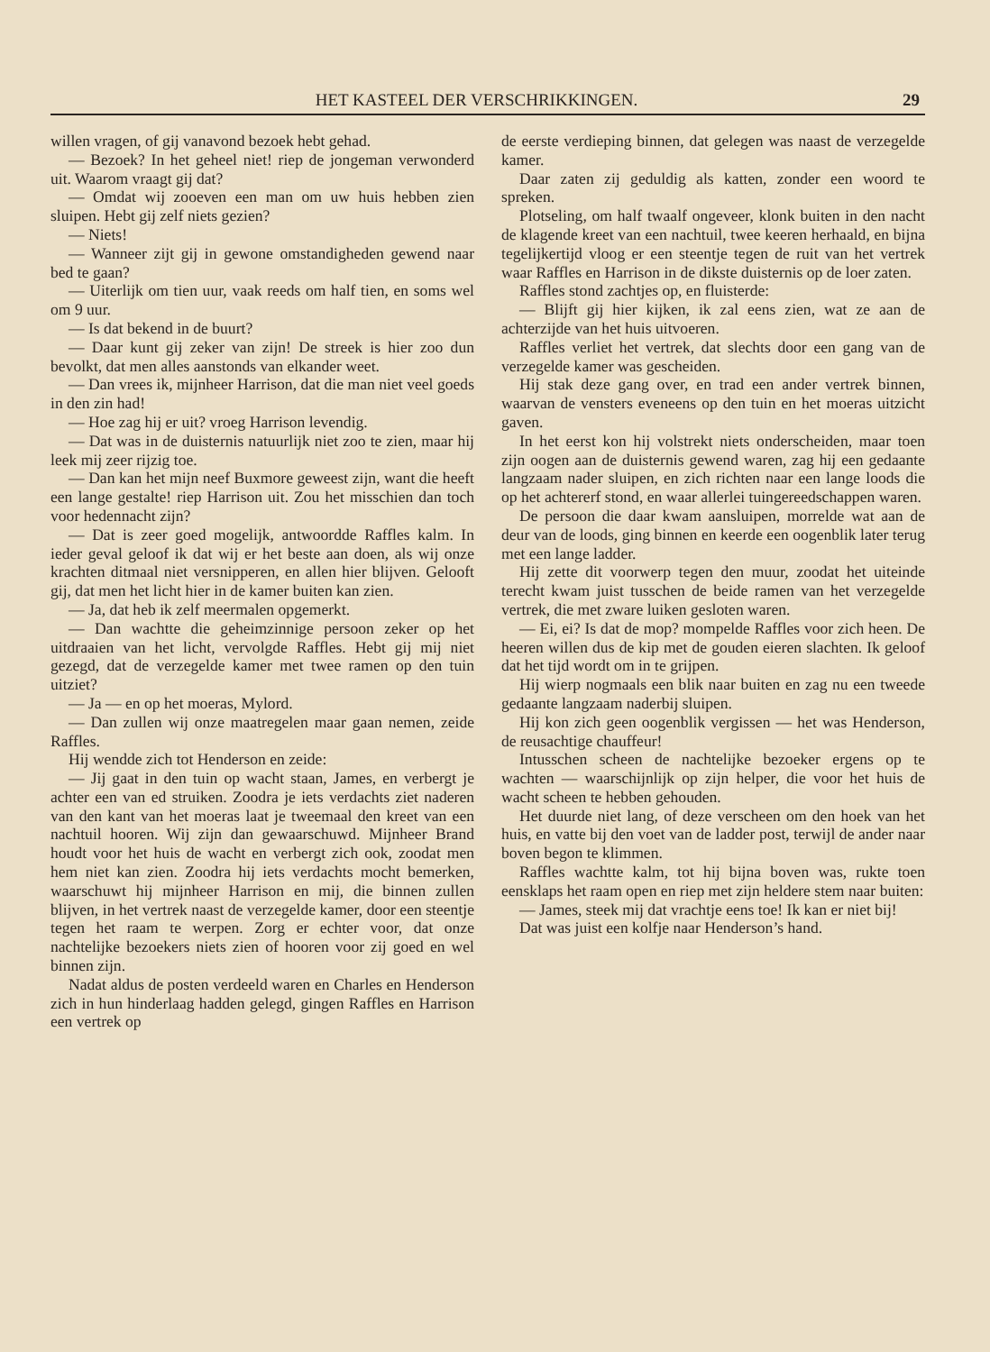HET KASTEEL DER VERSCHRIKKINGEN. 29
willen vragen, of gij vanavond bezoek hebt gehad.
— Bezoek? In het geheel niet! riep de jongeman verwonderd uit. Waarom vraagt gij dat?
— Omdat wij zooeven een man om uw huis hebben zien sluipen. Hebt gij zelf niets gezien?
— Niets!
— Wanneer zijt gij in gewone omstandigheden gewend naar bed te gaan?
— Uiterlijk om tien uur, vaak reeds om half tien, en soms wel om 9 uur.
— Is dat bekend in de buurt?
— Daar kunt gij zeker van zijn! De streek is hier zoo dun bevolkt, dat men alles aanstonds van elkander weet.
— Dan vrees ik, mijnheer Harrison, dat die man niet veel goeds in den zin had!
— Hoe zag hij er uit? vroeg Harrison levendig.
— Dat was in de duisternis natuurlijk niet zoo te zien, maar hij leek mij zeer rijzig toe.
— Dan kan het mijn neef Buxmore geweest zijn, want die heeft een lange gestalte! riep Harrison uit. Zou het misschien dan toch voor hedennacht zijn?
— Dat is zeer goed mogelijk, antwoordde Raffles kalm. In ieder geval geloof ik dat wij er het beste aan doen, als wij onze krachten ditmaal niet versnipperen, en allen hier blijven. Gelooft gij, dat men het licht hier in de kamer buiten kan zien.
— Ja, dat heb ik zelf meermalen opgemerkt.
— Dan wachtte die geheimzinnige persoon zeker op het uitdraaien van het licht, vervolgde Raffles. Hebt gij mij niet gezegd, dat de verzegelde kamer met twee ramen op den tuin uitziet?
— Ja — en op het moeras, Mylord.
— Dan zullen wij onze maatregelen maar gaan nemen, zeide Raffles.
Hij wendde zich tot Henderson en zeide:
— Jij gaat in den tuin op wacht staan, James, en verbergt je achter een van ed struiken. Zoodra je iets verdachts ziet naderen van den kant van het moeras laat je tweemaal den kreet van een nachtuil hooren. Wij zijn dan gewaarschuwd. Mijnheer Brand houdt voor het huis de wacht en verbergt zich ook, zoodat men hem niet kan zien. Zoodra hij iets verdachts mocht bemerken, waarschuwt hij mijnheer Harrison en mij, die binnen zullen blijven, in het vertrek naast de verzegelde kamer, door een steentje tegen het raam te werpen. Zorg er echter voor, dat onze nachtelijke bezoekers niets zien of hooren voor zij goed en wel binnen zijn.
Nadat aldus de posten verdeeld waren en Charles en Henderson zich in hun hinderlaag hadden gelegd, gingen Raffles en Harrison een vertrek op
de eerste verdieping binnen, dat gelegen was naast de verzegelde kamer.
Daar zaten zij geduldig als katten, zonder een woord te spreken.
Plotseling, om half twaalf ongeveer, klonk buiten in den nacht de klagende kreet van een nachtuil, twee keeren herhaald, en bijna tegelijkertijd vloog er een steentje tegen de ruit van het vertrek waar Raffles en Harrison in de dikste duisternis op de loer zaten.
Raffles stond zachtjes op, en fluisterde:
— Blijft gij hier kijken, ik zal eens zien, wat ze aan de achterzijde van het huis uitvoeren.
Raffles verliet het vertrek, dat slechts door een gang van de verzegelde kamer was gescheiden.
Hij stak deze gang over, en trad een ander vertrek binnen, waarvan de vensters eveneens op den tuin en het moeras uitzicht gaven.
In het eerst kon hij volstrekt niets onderscheiden, maar toen zijn oogen aan de duisternis gewend waren, zag hij een gedaante langzaam nader sluipen, en zich richten naar een lange loods die op het achtererf stond, en waar allerlei tuingereedschappen waren.
De persoon die daar kwam aansluipen, morrelde wat aan de deur van de loods, ging binnen en keerde een oogenblik later terug met een lange ladder.
Hij zette dit voorwerp tegen den muur, zoodat het uiteinde terecht kwam juist tusschen de beide ramen van het verzegelde vertrek, die met zware luiken gesloten waren.
— Ei, ei? Is dat de mop? mompelde Raffles voor zich heen. De heeren willen dus de kip met de gouden eieren slachten. Ik geloof dat het tijd wordt om in te grijpen.
Hij wierp nogmaals een blik naar buiten en zag nu een tweede gedaante langzaam naderbij sluipen.
Hij kon zich geen oogenblik vergissen — het was Henderson, de reusachtige chauffeur!
Intusschen scheen de nachtelijke bezoeker ergens op te wachten — waarschijnlijk op zijn helper, die voor het huis de wacht scheen te hebben gehouden.
Het duurde niet lang, of deze verscheen om den hoek van het huis, en vatte bij den voet van de ladder post, terwijl de ander naar boven begon te klimmen.
Raffles wachtte kalm, tot hij bijna boven was, rukte toen eensklaps het raam open en riep met zijn heldere stem naar buiten:
— James, steek mij dat vrachtje eens toe! Ik kan er niet bij!
Dat was juist een kolfje naar Henderson’s hand.